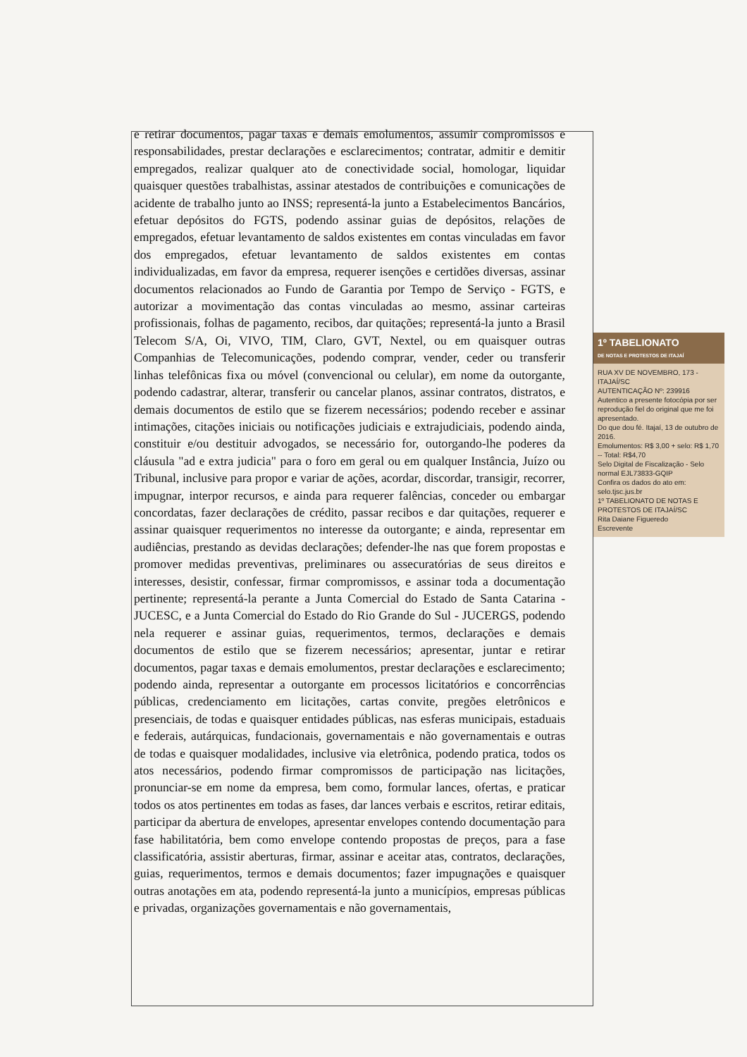e retirar documentos, pagar taxas e demais emolumentos, assumir compromissos e responsabilidades, prestar declarações e esclarecimentos; contratar, admitir e demitir empregados, realizar qualquer ato de conectividade social, homologar, liquidar quaisquer questões trabalhistas, assinar atestados de contribuições e comunicações de acidente de trabalho junto ao INSS; representá-la junto a Estabelecimentos Bancários, efetuar depósitos do FGTS, podendo assinar guias de depósitos, relações de empregados, efetuar levantamento de saldos existentes em contas vinculadas em favor dos empregados, efetuar levantamento de saldos existentes em contas individualizadas, em favor da empresa, requerer isenções e certidões diversas, assinar documentos relacionados ao Fundo de Garantia por Tempo de Serviço - FGTS, e autorizar a movimentação das contas vinculadas ao mesmo, assinar carteiras profissionais, folhas de pagamento, recibos, dar quitações; representá-la junto a Brasil Telecom S/A, Oi, VIVO, TIM, Claro, GVT, Nextel, ou em quaisquer outras Companhias de Telecomunicações, podendo comprar, vender, ceder ou transferir linhas telefônicas fixa ou móvel (convencional ou celular), em nome da outorgante, podendo cadastrar, alterar, transferir ou cancelar planos, assinar contratos, distratos, e demais documentos de estilo que se fizerem necessários; podendo receber e assinar intimações, citações iniciais ou notificações judiciais e extrajudiciais, podendo ainda, constituir e/ou destituir advogados, se necessário for, outorgando-lhe poderes da cláusula "ad e extra judicia" para o foro em geral ou em qualquer Instância, Juízo ou Tribunal, inclusive para propor e variar de ações, acordar, discordar, transigir, recorrer, impugnar, interpor recursos, e ainda para requerer falências, conceder ou embargar concordatas, fazer declarações de crédito, passar recibos e dar quitações, requerer e assinar quaisquer requerimentos no interesse da outorgante; e ainda, representar em audiências, prestando as devidas declarações; defender-lhe nas que forem propostas e promover medidas preventivas, preliminares ou assecuratórias de seus direitos e interesses, desistir, confessar, firmar compromissos, e assinar toda a documentação pertinente; representá-la perante a Junta Comercial do Estado de Santa Catarina - JUCESC, e a Junta Comercial do Estado do Rio Grande do Sul - JUCERGS, podendo nela requerer e assinar guias, requerimentos, termos, declarações e demais documentos de estilo que se fizerem necessários; apresentar, juntar e retirar documentos, pagar taxas e demais emolumentos, prestar declarações e esclarecimento; podendo ainda, representar a outorgante em processos licitatórios e concorrências públicas, credenciamento em licitações, cartas convite, pregões eletrônicos e presenciais, de todas e quaisquer entidades públicas, nas esferas municipais, estaduais e federais, autárquicas, fundacionais, governamentais e não governamentais e outras de todas e quaisquer modalidades, inclusive via eletrônica, podendo pratica, todos os atos necessários, podendo firmar compromissos de participação nas licitações, pronunciar-se em nome da empresa, bem como, formular lances, ofertas, e praticar todos os atos pertinentes em todas as fases, dar lances verbais e escritos, retirar editais, participar da abertura de envelopes, apresentar envelopes contendo documentação para fase habilitatória, bem como envelope contendo propostas de preços, para a fase classificatória, assistir aberturas, firmar, assinar e aceitar atas, contratos, declarações, guias, requerimentos, termos e demais documentos; fazer impugnações e quaisquer outras anotações em ata, podendo representá-la junto a municípios, empresas públicas e privadas, organizações governamentais e não governamentais,
1º TABELIONATO
DE NOTAS E PROTESTOS DE ITAJAÍ
RUA XV DE NOVEMBRO, 173 - ITAJAÍ/SC
AUTENTICAÇÃO Nº: 239916
Autentico a presente fotocópia por ser reprodução fiel do original que me foi apresentado.
Do que dou fé. Itajaí, 13 de outubro de 2016.
Emolumentos: R$ 3,00 + selo: R$ 1,70 -- Total: R$4,70
Selo Digital de Fiscalização - Selo normal EJL73833-GQIP
Confira os dados do ato em: selo.tjsc.jus.br
1º TABELIONATO DE NOTAS E PROTESTOS DE ITAJAÍ/SC
Rita Daiane Figueredo
Escrevente